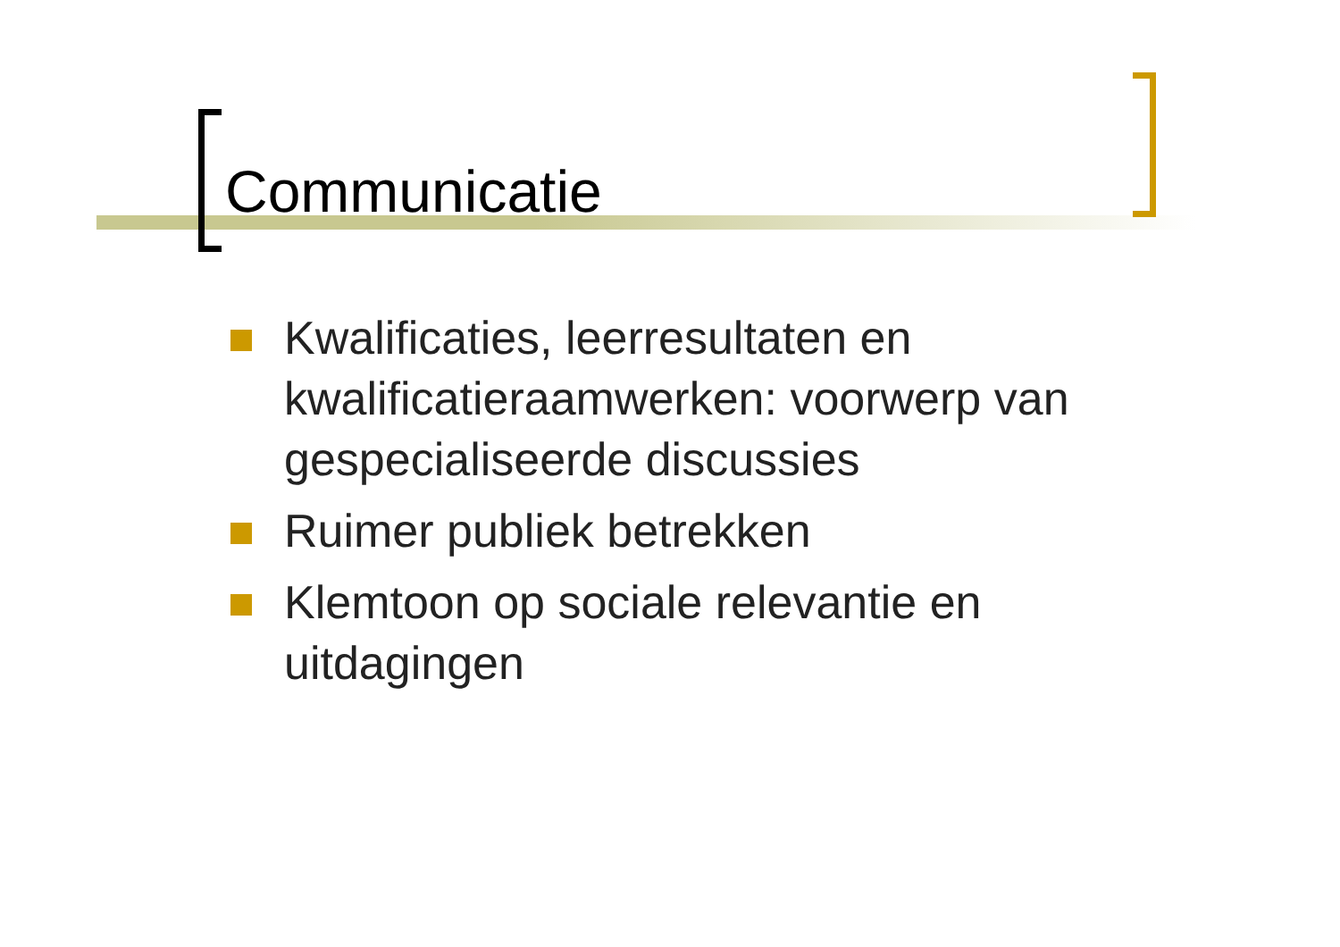Communicatie
Kwalificaties, leerresultaten en kwalificatieraamwerken: voorwerp van gespecialiseerde discussies
Ruimer publiek betrekken
Klemtoon op sociale relevantie en uitdagingen